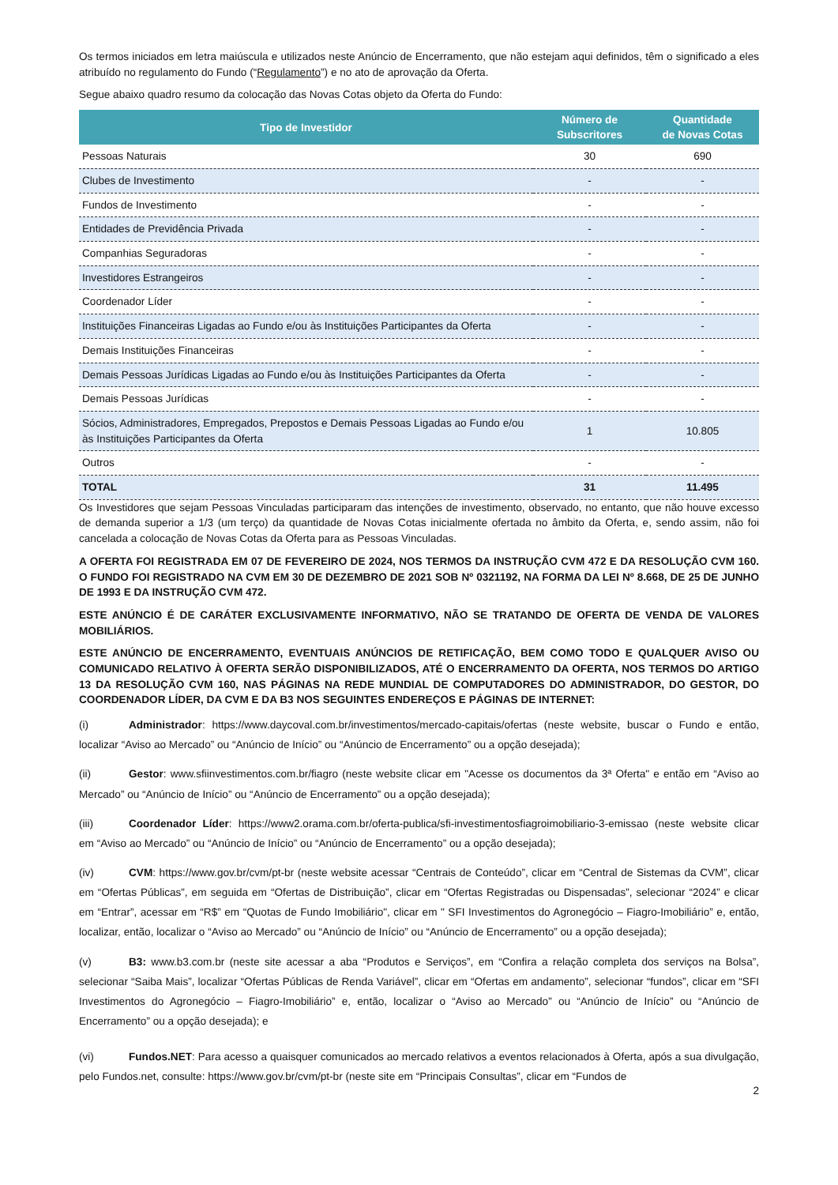Os termos iniciados em letra maiúscula e utilizados neste Anúncio de Encerramento, que não estejam aqui definidos, têm o significado a eles atribuído no regulamento do Fundo (“Regulamento”) e no ato de aprovação da Oferta.
Segue abaixo quadro resumo da colocação das Novas Cotas objeto da Oferta do Fundo:
| Tipo de Investidor | Número de Subscritores | Quantidade de Novas Cotas |
| --- | --- | --- |
| Pessoas Naturais | 30 | 690 |
| Clubes de Investimento | - | - |
| Fundos de Investimento | - | - |
| Entidades de Previdência Privada | - | - |
| Companhias Seguradoras | - | - |
| Investidores Estrangeiros | - | - |
| Coordenador Líder | - | - |
| Instituições Financeiras Ligadas ao Fundo e/ou às Instituições Participantes da Oferta | - | - |
| Demais Instituições Financeiras | - | - |
| Demais Pessoas Jurídicas Ligadas ao Fundo e/ou às Instituições Participantes da Oferta | - | - |
| Demais Pessoas Jurídicas | - | - |
| Sócios, Administradores, Empregados, Prepostos e Demais Pessoas Ligadas ao Fundo e/ou às Instituições Participantes da Oferta | 1 | 10.805 |
| Outros | - | - |
| TOTAL | 31 | 11.495 |
Os Investidores que sejam Pessoas Vinculadas participaram das intenções de investimento, observado, no entanto, que não houve excesso de demanda superior a 1/3 (um terço) da quantidade de Novas Cotas inicialmente ofertada no âmbito da Oferta, e, sendo assim, não foi cancelada a colocação de Novas Cotas da Oferta para as Pessoas Vinculadas.
A OFERTA FOI REGISTRADA EM 07 DE FEVEREIRO DE 2024, NOS TERMOS DA INSTRUÇÃO CVM 472 E DA RESOLUÇÃO CVM 160. O FUNDO FOI REGISTRADO NA CVM EM 30 DE DEZEMBRO DE 2021 SOB Nº 0321192, NA FORMA DA LEI Nº 8.668, DE 25 DE JUNHO DE 1993 E DA INSTRUÇÃO CVM 472.
ESTE ANÚNCIO É DE CARÁTER EXCLUSIVAMENTE INFORMATIVO, NÃO SE TRATANDO DE OFERTA DE VENDA DE VALORES MOBILIÁRIOS.
ESTE ANÚNCIO DE ENCERRAMENTO, EVENTUAIS ANÚNCIOS DE RETIFICAÇÃO, BEM COMO TODO E QUALQUER AVISO OU COMUNICADO RELATIVO À OFERTA SERÃO DISPONIBILIZADOS, ATÉ O ENCERRAMENTO DA OFERTA, NOS TERMOS DO ARTIGO 13 DA RESOLUÇÃO CVM 160, NAS PÁGINAS NA REDE MUNDIAL DE COMPUTADORES DO ADMINISTRADOR, DO GESTOR, DO COORDENADOR LÍDER, DA CVM E DA B3 NOS SEGUINTES ENDEREÇOS E PÁGINAS DE INTERNET:
(i) Administrador: https://www.daycoval.com.br/investimentos/mercado-capitais/ofertas (neste website, buscar o Fundo e então, localizar “Aviso ao Mercado” ou “Anúncio de Início” ou “Anúncio de Encerramento” ou a opção desejada);
(ii) Gestor: www.sfiinvestimentos.com.br/fiagro (neste website clicar em "Acesse os documentos da 3ª Oferta" e então em “Aviso ao Mercado” ou “Anúncio de Início” ou “Anúncio de Encerramento” ou a opção desejada);
(iii) Coordenador Líder: https://www2.orama.com.br/oferta-publica/sfi-investimentosfiagroimobiliario-3-emissao (neste website clicar em “Aviso ao Mercado” ou “Anúncio de Início” ou “Anúncio de Encerramento” ou a opção desejada);
(iv) CVM: https://www.gov.br/cvm/pt-br (neste website acessar “Centrais de Conteúdo”, clicar em “Central de Sistemas da CVM”, clicar em “Ofertas Públicas”, em seguida em “Ofertas de Distribuição”, clicar em “Ofertas Registradas ou Dispensadas”, selecionar “2024” e clicar em “Entrar”, acessar em “R$” em “Quotas de Fundo Imobiliário", clicar em " SFI Investimentos do Agronegócio – Fiagro-Imobiliário” e, então, localizar, então, localizar o “Aviso ao Mercado” ou “Anúncio de Início” ou “Anúncio de Encerramento” ou a opção desejada);
(v) B3: www.b3.com.br (neste site acessar a aba “Produtos e Serviços”, em “Confira a relação completa dos serviços na Bolsa”, selecionar “Saiba Mais”, localizar “Ofertas Públicas de Renda Variável”, clicar em “Ofertas em andamento”, selecionar “fundos”, clicar em “SFI Investimentos do Agronegócio – Fiagro-Imobiliário” e, então, localizar o “Aviso ao Mercado” ou “Anúncio de Início” ou “Anúncio de Encerramento” ou a opção desejada); e
(vi) Fundos.NET: Para acesso a quaisquer comunicados ao mercado relativos a eventos relacionados à Oferta, após a sua divulgação, pelo Fundos.net, consulte: https://www.gov.br/cvm/pt-br (neste site em “Principais Consultas”, clicar em “Fundos de
2